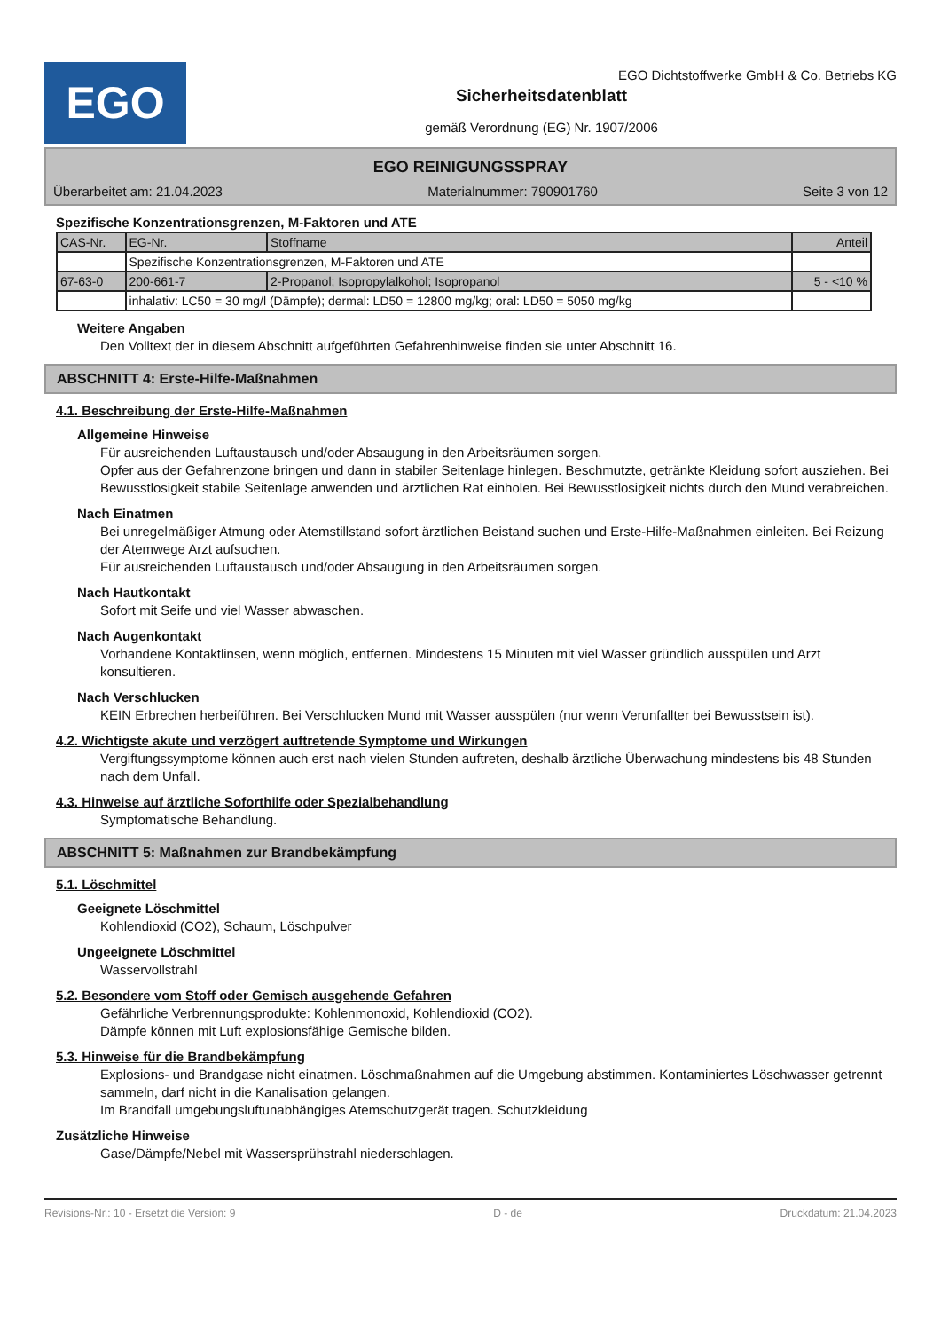EGO
EGO Dichtstoffwerke GmbH & Co. Betriebs KG
Sicherheitsdatenblatt
gemäß Verordnung (EG) Nr. 1907/2006
EGO REINIGUNGSSPRAY
Überarbeitet am: 21.04.2023 Materialnummer: 790901760 Seite 3 von 12
Spezifische Konzentrationsgrenzen, M-Faktoren und ATE
| CAS-Nr. | EG-Nr. | Stoffname | Anteil |
| | Spezifische Konzentrationsgrenzen, M-Faktoren und ATE | | |
| 67-63-0 | 200-661-7 | 2-Propanol; Isopropylalkohol; Isopropanol | 5 - <10 % |
| | inhalativ: LC50 = 30 mg/l (Dämpfe); dermal: LD50 = 12800 mg/kg; oral: LD50 = 5050 mg/kg | | |
Weitere Angaben
Den Volltext der in diesem Abschnitt aufgeführten Gefahrenhinweise finden sie unter Abschnitt 16.
ABSCHNITT 4: Erste-Hilfe-Maßnahmen
4.1. Beschreibung der Erste-Hilfe-Maßnahmen
Allgemeine Hinweise
Für ausreichenden Luftaustausch und/oder Absaugung in den Arbeitsräumen sorgen.
Opfer aus der Gefahrenzone bringen und dann in stabiler Seitenlage hinlegen. Beschmutzte, getränkte Kleidung sofort ausziehen. Bei Bewusstlosigkeit stabile Seitenlage anwenden und ärztlichen Rat einholen. Bei Bewusstlosigkeit nichts durch den Mund verabreichen.
Nach Einatmen
Bei unregelmäßiger Atmung oder Atemstillstand sofort ärztlichen Beistand suchen und Erste-Hilfe-Maßnahmen einleiten. Bei Reizung der Atemwege Arzt aufsuchen.
Für ausreichenden Luftaustausch und/oder Absaugung in den Arbeitsräumen sorgen.
Nach Hautkontakt
Sofort mit Seife und viel Wasser abwaschen.
Nach Augenkontakt
Vorhandene Kontaktlinsen, wenn möglich, entfernen. Mindestens 15 Minuten mit viel Wasser gründlich ausspülen und Arzt konsultieren.
Nach Verschlucken
KEIN Erbrechen herbeiführen. Bei Verschlucken Mund mit Wasser ausspülen (nur wenn Verunfallter bei Bewusstsein ist).
4.2. Wichtigste akute und verzögert auftretende Symptome und Wirkungen
Vergiftungssymptome können auch erst nach vielen Stunden auftreten, deshalb ärztliche Überwachung mindestens bis 48 Stunden nach dem Unfall.
4.3. Hinweise auf ärztliche Soforthilfe oder Spezialbehandlung
Symptomatische Behandlung.
ABSCHNITT 5: Maßnahmen zur Brandbekämpfung
5.1. Löschmittel
Geeignete Löschmittel
Kohlendioxid (CO2), Schaum, Löschpulver
Ungeeignete Löschmittel
Wasservollstrahl
5.2. Besondere vom Stoff oder Gemisch ausgehende Gefahren
Gefährliche Verbrennungsprodukte: Kohlenmonoxid, Kohlendioxid (CO2).
Dämpfe können mit Luft explosionsfähige Gemische bilden.
5.3. Hinweise für die Brandbekämpfung
Explosions- und Brandgase nicht einatmen. Löschmaßnahmen auf die Umgebung abstimmen. Kontaminiertes Löschwasser getrennt sammeln, darf nicht in die Kanalisation gelangen.
Im Brandfall umgebungsluftunabhängiges Atemschutzgerät tragen. Schutzkleidung
Zusätzliche Hinweise
Gase/Dämpfe/Nebel mit Wassersprühstrahl niederschlagen.
Revisions-Nr.: 10 - Ersetzt die Version: 9 D - de Druckdatum: 21.04.2023